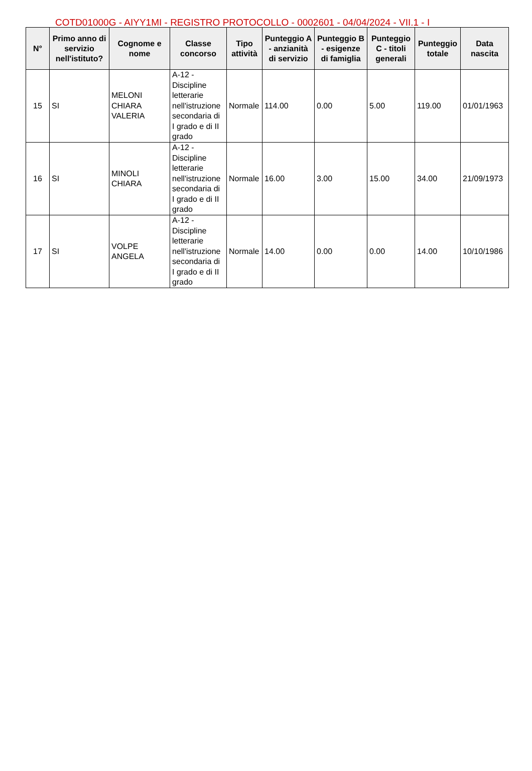COTD01000G - AIYY1MI - REGISTRO PROTOCOLLO - 0002601 - 04/04/2024 - VII.1 - I
| N° | Primo anno di servizio nell'istituto? | Cognome e nome | Classe concorso | Tipo attività | Punteggio A - anzianità di servizio | Punteggio B - esigenze di famiglia | Punteggio C - titoli generali | Punteggio totale | Data nascita |
| --- | --- | --- | --- | --- | --- | --- | --- | --- | --- |
| 15 | SI | MELONI CHIARA VALERIA | A-12 - Discipline letterarie nell'istruzione secondaria di I grado e di II grado | Normale | 114.00 | 0.00 | 5.00 | 119.00 | 01/01/1963 |
| 16 | SI | MINOLI CHIARA | A-12 - Discipline letterarie nell'istruzione secondaria di I grado e di II grado | Normale | 16.00 | 3.00 | 15.00 | 34.00 | 21/09/1973 |
| 17 | SI | VOLPE ANGELA | A-12 - Discipline letterarie nell'istruzione secondaria di I grado e di II grado | Normale | 14.00 | 0.00 | 0.00 | 14.00 | 10/10/1986 |